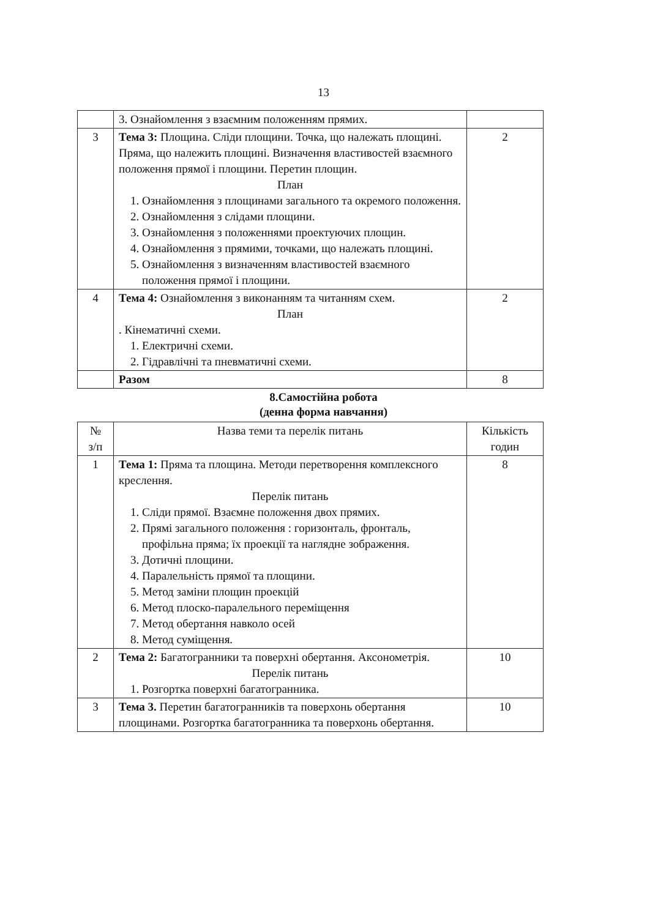13
| | 3. Ознайомлення з взаємним положенням прямих. | |
| 3 | Тема 3: Площина. Сліди площини. Точка, що належать площині. Пряма, що належить площині. Визначення властивостей взаємного положення прямої і площини. Перетин площин. План 1. Ознайомлення з площинами загального та окремого положення. 2. Ознайомлення з слідами площини. 3. Ознайомлення з положеннями проектуючих площин. 4. Ознайомлення з прямими, точками, що належать площині. 5. Ознайомлення з визначенням властивостей взаємного положення прямої і площини. | 2 |
| 4 | Тема 4: Ознайомлення з виконанням та читанням схем. План . Кінематичні схеми. 1. Електричні схеми. 2. Гідравлічні та пневматичні схеми. | 2 |
| | Разом | 8 |
8.Самостійна робота
(денна форма навчання)
| № з/п | Назва теми та перелік питань | Кількість годин |
| --- | --- | --- |
| 1 | Тема 1: Пряма та площина. Методи перетворення комплексного креслення. Перелік питань 1. Сліди прямої. Взаємне положення двох прямих. 2. Прямі загального положення : горизонталь, фронталь, профільна пряма; їх проекції та наглядне зображення. 3. Дотичні площини. 4. Паралельність прямої та площини. 5. Метод заміни площин проекцій 6. Метод плоско-паралельного переміщення 7. Метод обертання навколо осей 8. Метод суміщення. | 8 |
| 2 | Тема 2: Багатогранники та поверхні обертання. Аксонометрія. Перелік питань 1. Розгортка поверхні багатогранника. | 10 |
| 3 | Тема 3. Перетин багатогранників та поверхонь обертання площинами. Розгортка багатогранника та поверхонь обертання. | 10 |